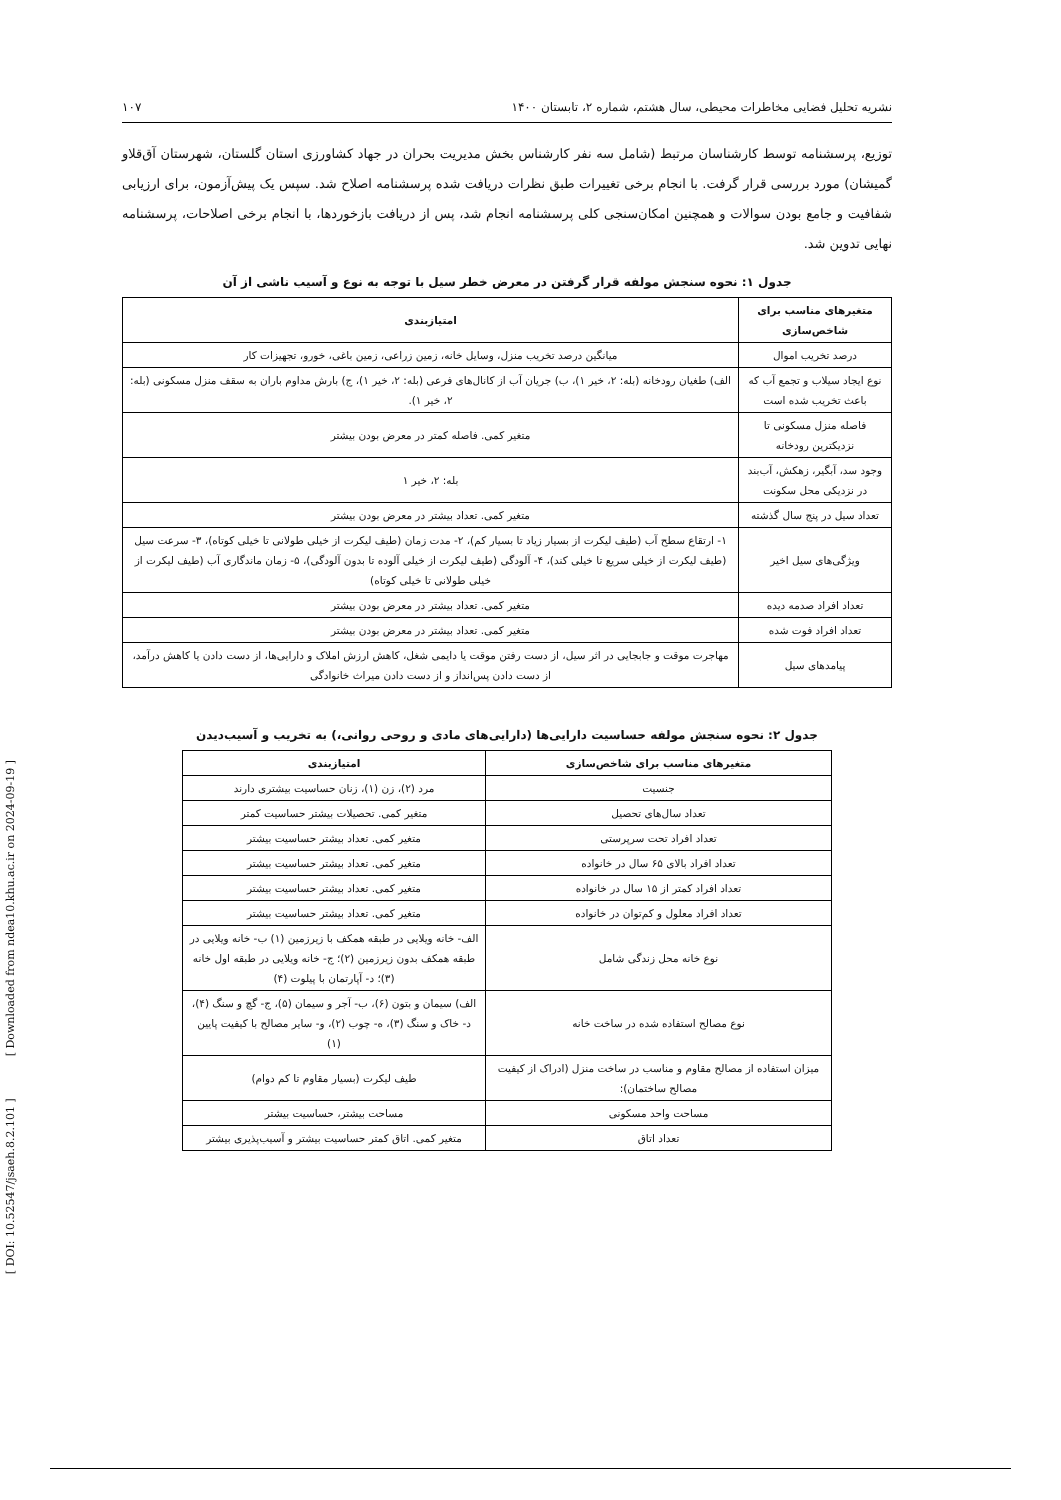[ DOI: 10.52547/jsaeh.8.2.101 ] [ Downloaded from ndea10.khu.ac.ir on 2024-09-19 ]
نشریه تحلیل فضایی مخاطرات محیطی، سال هشتم، شماره ۲، تابستان ۱۴۰۰ ۱۰۷
توزیع، پرسشنامه توسط کارشناسان مرتبط (شامل سه نفر کارشناس بخش مدیریت بحران در جهاد کشاورزی استان گلستان، شهرستان آق‌قلاو گمیشان) مورد بررسی قرار گرفت. با انجام برخی تغییرات طبق نظرات دریافت شده پرسشنامه اصلاح شد. سپس یک پیش‌آزمون، برای ارزیابی شفافیت و جامع بودن سوالات و همچنین امکان‌سنجی کلی پرسشنامه انجام شد، پس از دریافت بازخوردها، با انجام برخی اصلاحات، پرسشنامه نهایی تدوین شد.
جدول ۱: نحوه سنجش مولفه قرار گرفتن در معرض خطر سیل با توجه به نوع و آسیب ناشی از آن
| متغیرهای مناسب برای شاخص‌سازی | امتیازبندی |
| --- | --- |
| درصد تخریب اموال | میانگین درصد تخریب منزل، وسایل خانه، زمین زراعی، زمین باغی، خورو، تجهیزات کار |
| نوع ایجاد سیلاب و تجمع آب که باعث تخریب شده است | الف) طغیان رودخانه (بله: ۲، خیر ۱)، ب) جریان آب از کانال‌های فرعی (بله: ۲، خیر ۱)، ج) بارش مداوم باران به سقف منزل مسکونی (بله: ۲، خیر ۱). |
| فاصله منزل مسکونی تا نزدیکترین رودخانه | متغیر کمی. فاصله کمتر در معرض بودن بیشتر |
| وجود سد، آبگیر، زهکش، آب‌بند در نزدیکی محل سکونت | بله: ۲، خیر ۱ |
| تعداد سیل در پنج سال گذشته | متغیر کمی. تعداد بیشتر در معرض بودن بیشتر |
| ویژگی‌های سیل اخیر | ۱- ارتقاع سطح آب (طیف لیکرت از بسیار زیاد تا بسیار کم)، ۲- مدت زمان (طیف لیکرت از خیلی طولانی تا خیلی کوتاه)، ۳- سرعت سیل (طیف لیکرت از خیلی سریع تا خیلی کند)، ۴- آلودگی (طیف لیکرت از خیلی آلوده تا بدون آلودگی)، ۵- زمان ماندگاری آب (طیف لیکرت از خیلی طولانی تا خیلی کوتاه) |
| تعداد افراد صدمه دیده | متغیر کمی. تعداد بیشتر در معرض بودن بیشتر |
| تعداد افراد فوت شده | متغیر کمی. تعداد بیشتر در معرض بودن بیشتر |
| پیامدهای سیل | مهاجرت موقت و جابجایی در اثر سیل، از دست رفتن موقت یا دایمی شغل، کاهش ارزش املاک و دارایی‌ها، از دست دادن یا کاهش درآمد، از دست دادن پس‌انداز و از دست دادن میراث خانوادگی |
جدول ۲: نحوه سنجش مولفه حساسیت دارایی‌ها (دارایی‌های مادی و روحی روانی،) به تخریب و آسیب‌دیدن
| متغیرهای مناسب برای شاخص‌سازی | امتیازبندی |
| --- | --- |
| جنسیت | مرد (۲)، زن (۱)، زنان حساسیت بیشتری دارند |
| تعداد سال‌های تحصیل | متغیر کمی. تحصیلات بیشتر حساسیت کمتر |
| تعداد افراد تحت سرپرستی | متغیر کمی. تعداد بیشتر حساسیت بیشتر |
| تعداد افراد بالای ۶۵ سال در خانواده | متغیر کمی. تعداد بیشتر حساسیت بیشتر |
| تعداد افراد کمتر از ۱۵ سال در خانواده | متغیر کمی. تعداد بیشتر حساسیت بیشتر |
| تعداد افراد معلول و کم‌توان در خانواده | متغیر کمی. تعداد بیشتر حساسیت بیشتر |
| نوع خانه محل زندگی شامل | الف- خانه ویلایی در طبقه همکف با زیرزمین (۱) ب- خانه ویلایی در طبقه همکف بدون زیرزمین (۲)؛ ج- خانه ویلایی در طبقه اول خانه (۳)؛ د- آپارتمان با پیلوت (۴) |
| نوع مصالح استفاده شده در ساخت خانه | الف) سیمان و بتون (۶)، ب- آجر و سیمان (۵)، ج- گچ و سنگ (۴)، د- خاک و سنگ (۳)، ه- چوب (۲)، و- سایر مصالح با کیفیت پایین (۱) |
| میزان استفاده از مصالح مقاوم و مناسب در ساخت منزل (ادراک از کیفیت مصالح ساختمان): | طیف لیکرت (بسیار مقاوم تا کم دوام) |
| مساحت واحد مسکونی | مساحت بیشتر، حساسیت بیشتر |
| تعداد اتاق | متغیر کمی. اتاق کمتر حساسیت بیشتر و آسیب‌پذیری بیشتر |